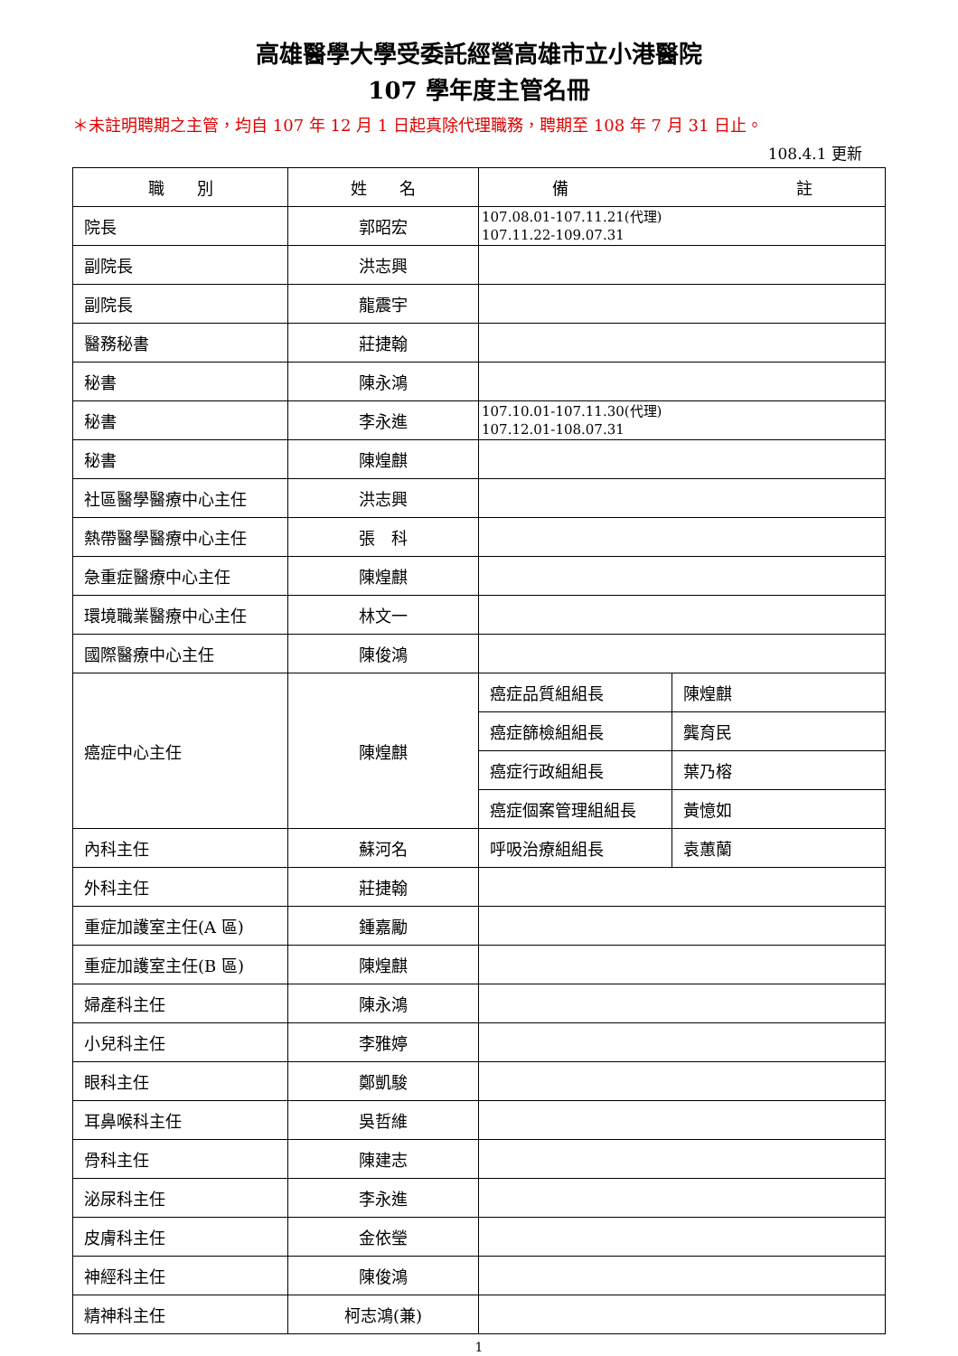高雄醫學大學受委託經營高雄市立小港醫院
107 學年度主管名冊
＊未註明聘期之主管，均自 107 年 12 月 1 日起真除代理職務，聘期至 108 年 7 月 31 日止。
108.4.1 更新
| 職 別 | 姓 名 | 備 註 | |
| --- | --- | --- | --- |
| 院長 | 郭昭宏 | 107.08.01-107.11.21(代理) 107.11.22-109.07.31 | |
| 副院長 | 洪志興 | | |
| 副院長 | 龍震宇 | | |
| 醫務秘書 | 莊捷翰 | | |
| 秘書 | 陳永鴻 | | |
| 秘書 | 李永進 | 107.10.01-107.11.30(代理) 107.12.01-108.07.31 | |
| 秘書 | 陳煌麒 | | |
| 社區醫學醫療中心主任 | 洪志興 | | |
| 熱帶醫學醫療中心主任 | 張 科 | | |
| 急重症醫療中心主任 | 陳煌麒 | | |
| 環境職業醫療中心主任 | 林文一 | | |
| 國際醫療中心主任 | 陳俊鴻 | | |
| 癌症中心主任 | 陳煌麒 | 癌症品質組組長 | 陳煌麒 |
| | | 癌症篩檢組組長 | 龔育民 |
| | | 癌症行政組組長 | 葉乃榕 |
| | | 癌症個案管理組組長 | 黃憶如 |
| 內科主任 | 蘇河名 | 呼吸治療組組長 | 袁蕙蘭 |
| 外科主任 | 莊捷翰 | | |
| 重症加護室主任(A 區) | 鍾嘉勵 | | |
| 重症加護室主任(B 區) | 陳煌麒 | | |
| 婦產科主任 | 陳永鴻 | | |
| 小兒科主任 | 李雅婷 | | |
| 眼科主任 | 鄭凱駿 | | |
| 耳鼻喉科主任 | 吳哲維 | | |
| 骨科主任 | 陳建志 | | |
| 泌尿科主任 | 李永進 | | |
| 皮膚科主任 | 金依瑩 | | |
| 神經科主任 | 陳俊鴻 | | |
| 精神科主任 | 柯志鴻(兼) | | |
1